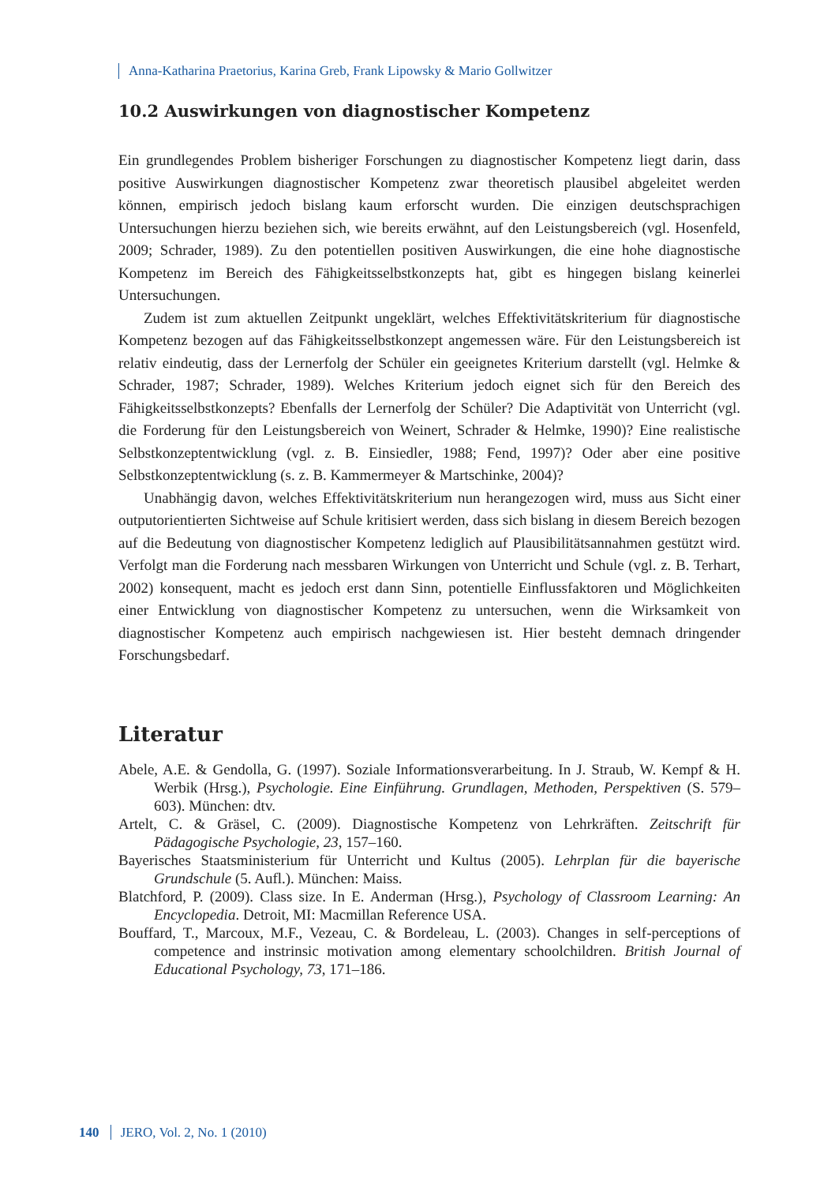Anna-Katharina Praetorius, Karina Greb, Frank Lipowsky & Mario Gollwitzer
10.2 Auswirkungen von diagnostischer Kompetenz
Ein grundlegendes Problem bisheriger Forschungen zu diagnostischer Kompetenz liegt darin, dass positive Auswirkungen diagnostischer Kompetenz zwar theoretisch plausibel abgeleitet werden können, empirisch jedoch bislang kaum erforscht wurden. Die einzigen deutschsprachigen Untersuchungen hierzu beziehen sich, wie bereits erwähnt, auf den Leistungsbereich (vgl. Hosenfeld, 2009; Schrader, 1989). Zu den potentiellen positiven Auswirkungen, die eine hohe diagnostische Kompetenz im Bereich des Fähigkeitsselbstkonzepts hat, gibt es hingegen bislang keinerlei Untersuchungen.
Zudem ist zum aktuellen Zeitpunkt ungeklärt, welches Effektivitätskriterium für diagnostische Kompetenz bezogen auf das Fähigkeitsselbstkonzept angemessen wäre. Für den Leistungsbereich ist relativ eindeutig, dass der Lernerfolg der Schüler ein geeignetes Kriterium darstellt (vgl. Helmke & Schrader, 1987; Schrader, 1989). Welches Kriterium jedoch eignet sich für den Bereich des Fähigkeitsselbstkonzepts? Ebenfalls der Lernerfolg der Schüler? Die Adaptivität von Unterricht (vgl. die Forderung für den Leistungsbereich von Weinert, Schrader & Helmke, 1990)? Eine realistische Selbstkonzeptentwicklung (vgl. z. B. Einsiedler, 1988; Fend, 1997)? Oder aber eine positive Selbstkonzeptentwicklung (s. z. B. Kammermeyer & Martschinke, 2004)?
Unabhängig davon, welches Effektivitätskriterium nun herangezogen wird, muss aus Sicht einer outputorientierten Sichtweise auf Schule kritisiert werden, dass sich bislang in diesem Bereich bezogen auf die Bedeutung von diagnostischer Kompetenz lediglich auf Plausibilitätsannahmen gestützt wird. Verfolgt man die Forderung nach messbaren Wirkungen von Unterricht und Schule (vgl. z. B. Terhart, 2002) konsequent, macht es jedoch erst dann Sinn, potentielle Einflussfaktoren und Möglichkeiten einer Entwicklung von diagnostischer Kompetenz zu untersuchen, wenn die Wirksamkeit von diagnostischer Kompetenz auch empirisch nachgewiesen ist. Hier besteht demnach dringender Forschungsbedarf.
Literatur
Abele, A.E. & Gendolla, G. (1997). Soziale Informationsverarbeitung. In J. Straub, W. Kempf & H. Werbik (Hrsg.), Psychologie. Eine Einführung. Grundlagen, Methoden, Perspektiven (S. 579–603). München: dtv.
Artelt, C. & Gräsel, C. (2009). Diagnostische Kompetenz von Lehrkräften. Zeitschrift für Pädagogische Psychologie, 23, 157–160.
Bayerisches Staatsministerium für Unterricht und Kultus (2005). Lehrplan für die bayerische Grundschule (5. Aufl.). München: Maiss.
Blatchford, P. (2009). Class size. In E. Anderman (Hrsg.), Psychology of Classroom Learning: An Encyclopedia. Detroit, MI: Macmillan Reference USA.
Bouffard, T., Marcoux, M.F., Vezeau, C. & Bordeleau, L. (2003). Changes in self-perceptions of competence and instrinsic motivation among elementary schoolchildren. British Journal of Educational Psychology, 73, 171–186.
140 JERO, Vol. 2, No. 1 (2010)